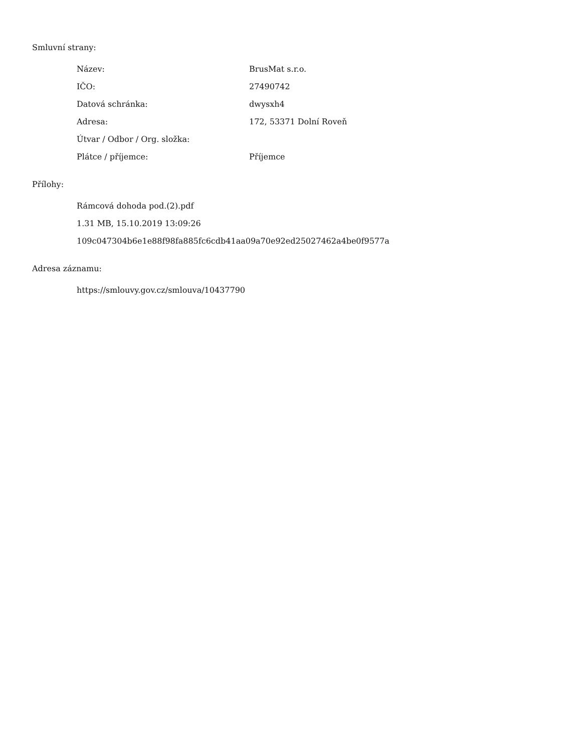Smluvní strany:
| Název: | BrusMat s.r.o. |
| IČO: | 27490742 |
| Datová schránka: | dwysxh4 |
| Adresa: | 172, 53371 Dolní Roveň |
| Útvar / Odbor / Org. složka: | |
| Plátce / příjemce: | Příjemce |
Přílohy:
Rámcová dohoda pod.(2).pdf
1.31 MB, 15.10.2019 13:09:26
109c047304b6e1e88f98fa885fc6cdb41aa09a70e92ed25027462a4be0f9577a
Adresa záznamu:
https://smlouvy.gov.cz/smlouva/10437790